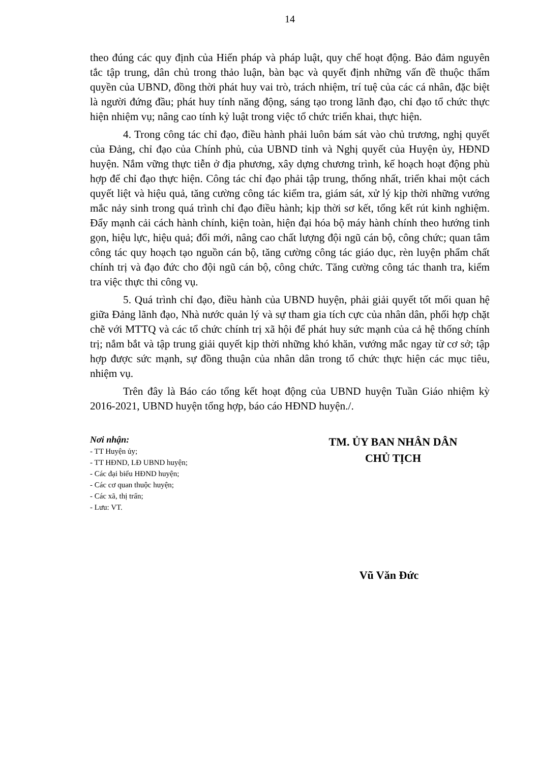14
theo đúng các quy định của Hiến pháp và pháp luật, quy chế hoạt động. Bảo đảm nguyên tắc tập trung, dân chủ trong thảo luận, bàn bạc và quyết định những vấn đề thuộc thẩm quyền của UBND, đồng thời phát huy vai trò, trách nhiệm, trí tuệ của các cá nhân, đặc biệt là người đứng đầu; phát huy tính năng động, sáng tạo trong lãnh đạo, chỉ đạo tổ chức thực hiện nhiệm vụ; nâng cao tính kỷ luật trong việc tổ chức triển khai, thực hiện.
4. Trong công tác chỉ đạo, điều hành phải luôn bám sát vào chủ trương, nghị quyết của Đảng, chỉ đạo của Chính phủ, của UBND tỉnh và Nghị quyết của Huyện ủy, HĐND huyện. Nắm vững thực tiễn ở địa phương, xây dựng chương trình, kế hoạch hoạt động phù hợp để chỉ đạo thực hiện. Công tác chỉ đạo phải tập trung, thống nhất, triển khai một cách quyết liệt và hiệu quả, tăng cường công tác kiểm tra, giám sát, xử lý kịp thời những vướng mắc nảy sinh trong quá trình chỉ đạo điều hành; kịp thời sơ kết, tổng kết rút kinh nghiệm. Đẩy mạnh cải cách hành chính, kiện toàn, hiện đại hóa bộ máy hành chính theo hướng tinh gọn, hiệu lực, hiệu quả; đổi mới, nâng cao chất lượng đội ngũ cán bộ, công chức; quan tâm công tác quy hoạch tạo nguồn cán bộ, tăng cường công tác giáo dục, rèn luyện phẩm chất chính trị và đạo đức cho đội ngũ cán bộ, công chức. Tăng cường công tác thanh tra, kiểm tra việc thực thi công vụ.
5. Quá trình chỉ đạo, điều hành của UBND huyện, phải giải quyết tốt mối quan hệ giữa Đảng lãnh đạo, Nhà nước quản lý và sự tham gia tích cực của nhân dân, phối hợp chặt chẽ với MTTQ và các tổ chức chính trị xã hội để phát huy sức mạnh của cả hệ thống chính trị; nắm bắt và tập trung giải quyết kịp thời những khó khăn, vướng mắc ngay từ cơ sở; tập hợp được sức mạnh, sự đồng thuận của nhân dân trong tổ chức thực hiện các mục tiêu, nhiệm vụ.
Trên đây là Báo cáo tổng kết hoạt động của UBND huyện Tuần Giáo nhiệm kỳ 2016-2021, UBND huyện tổng hợp, báo cáo HĐND huyện./.
Nơi nhận:
- TT Huyện ủy;
- TT HĐND, LĐ UBND huyện;
- Các đại biểu HĐND huyện;
- Các cơ quan thuộc huyện;
- Các xã, thị trấn;
- Lưu: VT.
TM. ỦY BAN NHÂN DÂN
CHỦ TỊCH
Vũ Văn Đức